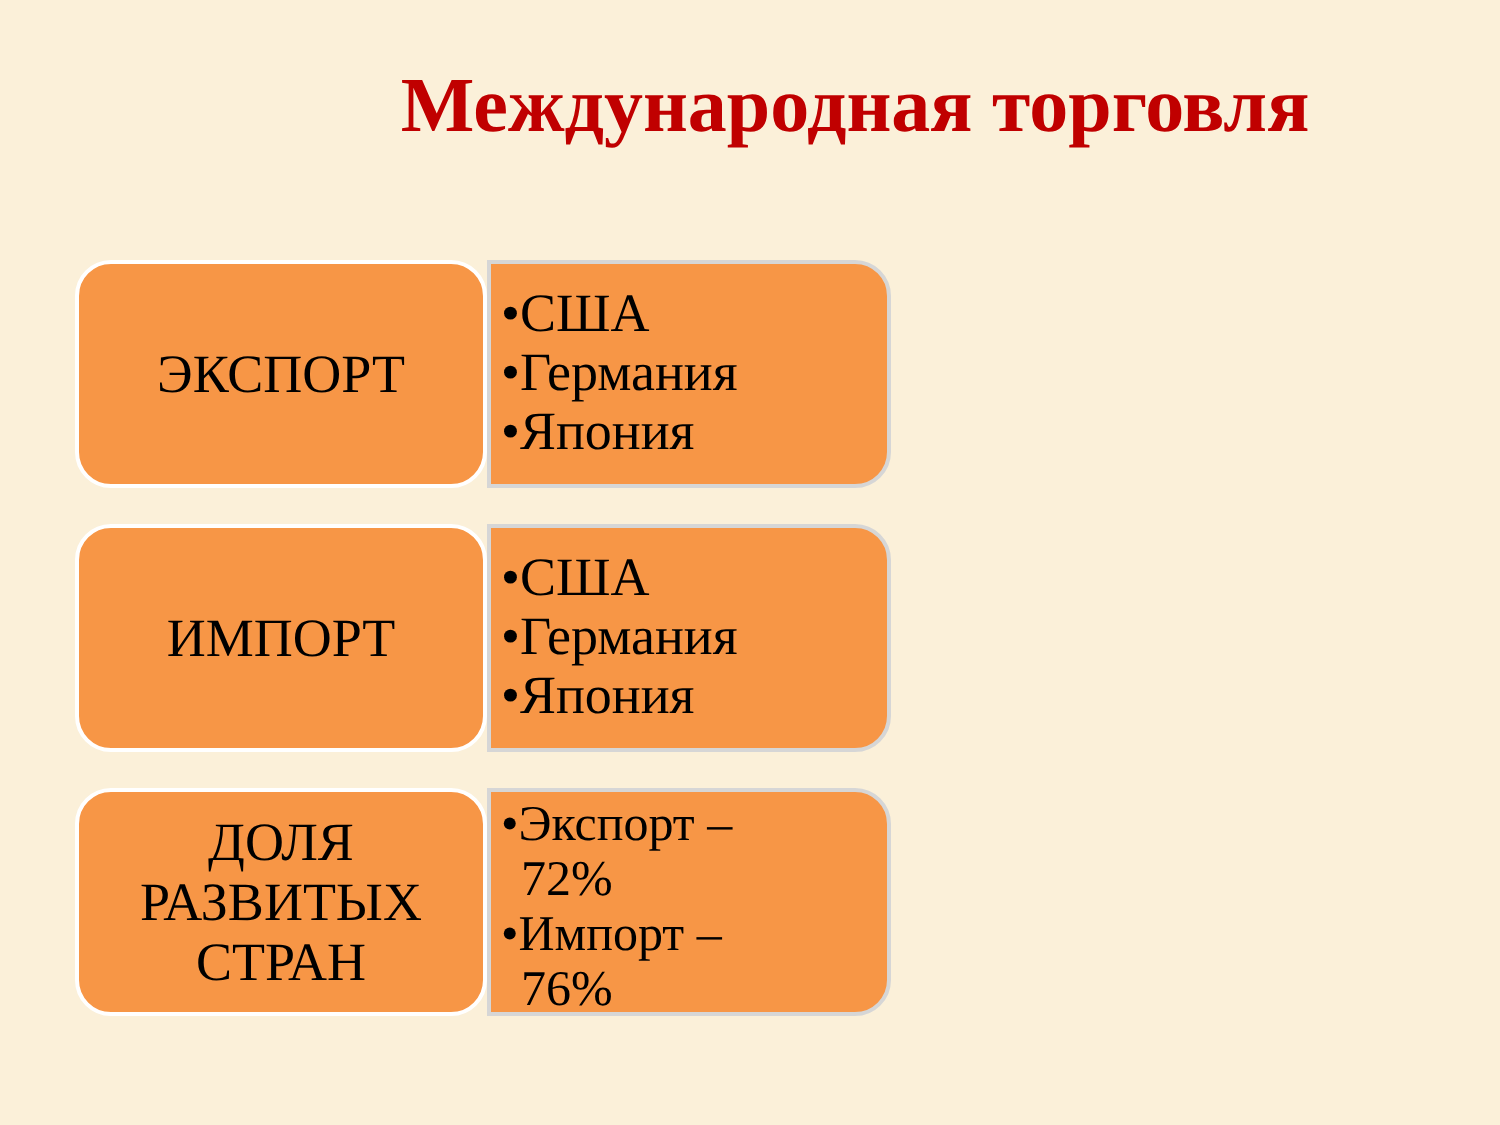Международная торговля
ЭКСПОРТ
•США
•Германия
•Япония
ИМПОРТ
•США
•Германия
•Япония
ДОЛЯ
РАЗВИТЫХ
СТРАН
•Экспорт –
72%
•Импорт –
76%